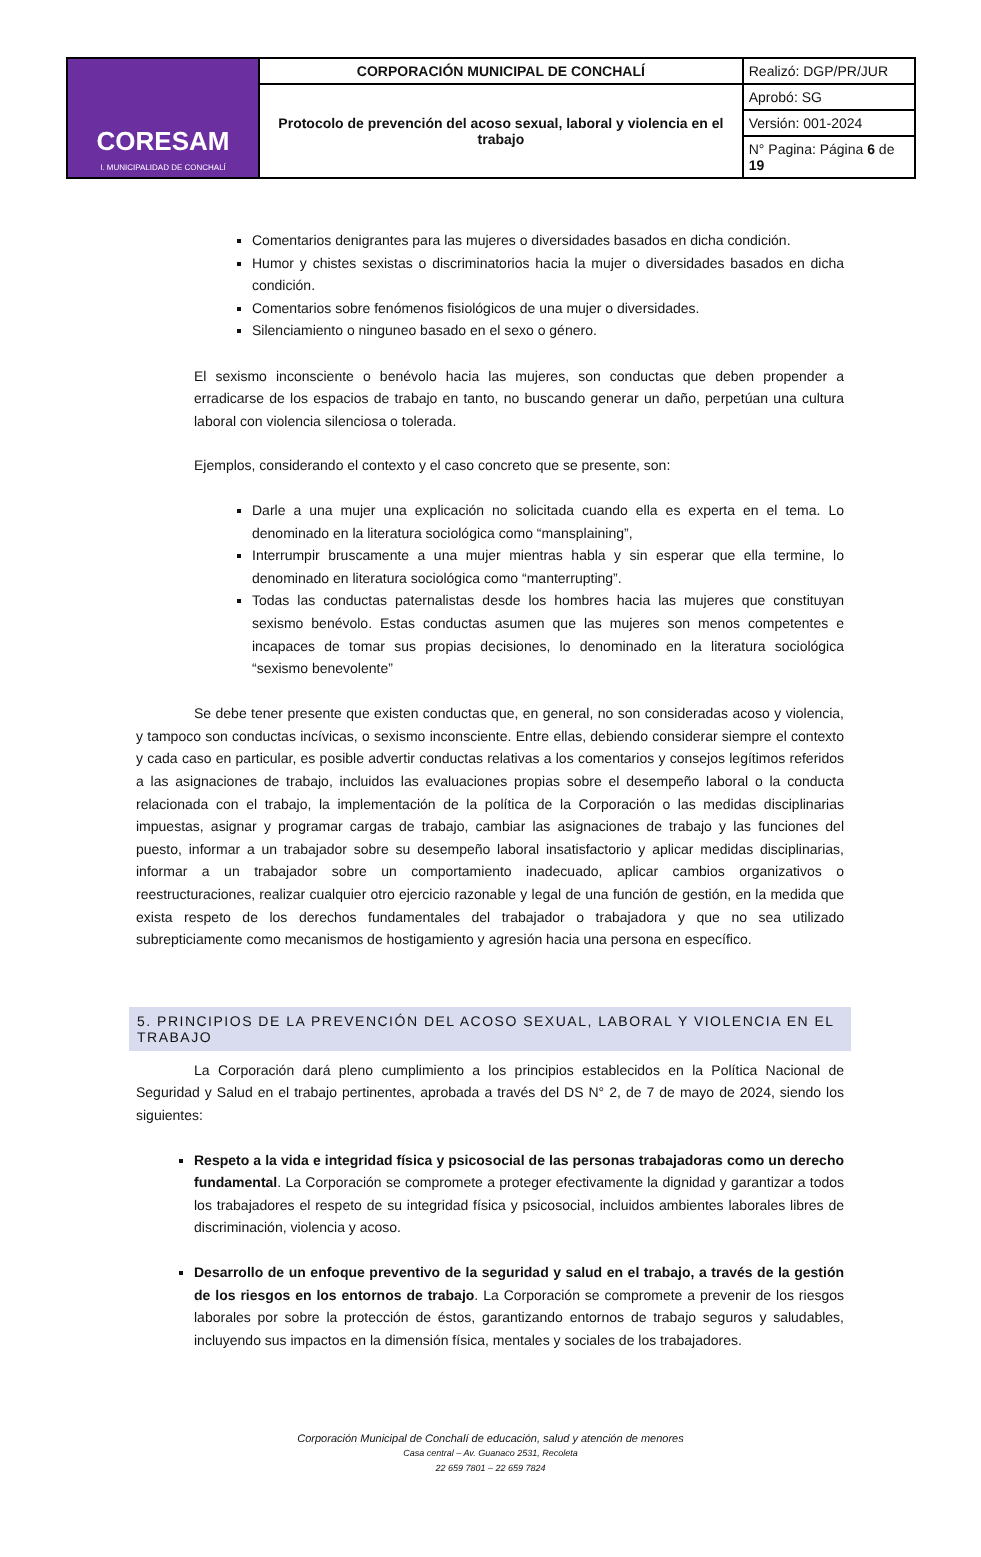| CORESAM I. MUNICIPALIDAD DE CONCHALÍ | CORPORACIÓN MUNICIPAL DE CONCHALÍ | Realizó: DGP/PR/JUR |
| | Protocolo de prevención del acoso sexual, laboral y violencia en el trabajo | Aprobó: SG |
| | | Versión: 001-2024 |
| | | N° Pagina: Página 6 de 19 |
Comentarios denigrantes para las mujeres o diversidades basados en dicha condición.
Humor y chistes sexistas o discriminatorios hacia la mujer o diversidades basados en dicha condición.
Comentarios sobre fenómenos fisiológicos de una mujer o diversidades.
Silenciamiento o ninguneo basado en el sexo o género.
El sexismo inconsciente o benévolo hacia las mujeres, son conductas que deben propender a erradicarse de los espacios de trabajo en tanto, no buscando generar un daño, perpetúan una cultura laboral con violencia silenciosa o tolerada.
Ejemplos, considerando el contexto y el caso concreto que se presente, son:
Darle a una mujer una explicación no solicitada cuando ella es experta en el tema. Lo denominado en la literatura sociológica como “mansplaining”,
Interrumpir bruscamente a una mujer mientras habla y sin esperar que ella termine, lo denominado en literatura sociológica como “manterrupting”.
Todas las conductas paternalistas desde los hombres hacia las mujeres que constituyan sexismo benévolo. Estas conductas asumen que las mujeres son menos competentes e incapaces de tomar sus propias decisiones, lo denominado en la literatura sociológica “sexismo benevolente”
Se debe tener presente que existen conductas que, en general, no son consideradas acoso y violencia, y tampoco son conductas incívicas, o sexismo inconsciente. Entre ellas, debiendo considerar siempre el contexto y cada caso en particular, es posible advertir conductas relativas a los comentarios y consejos legítimos referidos a las asignaciones de trabajo, incluidos las evaluaciones propias sobre el desempeño laboral o la conducta relacionada con el trabajo, la implementación de la política de la Corporación o las medidas disciplinarias impuestas, asignar y programar cargas de trabajo, cambiar las asignaciones de trabajo y las funciones del puesto, informar a un trabajador sobre su desempeño laboral insatisfactorio y aplicar medidas disciplinarias, informar a un trabajador sobre un comportamiento inadecuado, aplicar cambios organizativos o reestructuraciones, realizar cualquier otro ejercicio razonable y legal de una función de gestión, en la medida que exista respeto de los derechos fundamentales del trabajador o trabajadora y que no sea utilizado subrepticiamente como mecanismos de hostigamiento y agresión hacia una persona en específico.
5. PRINCIPIOS DE LA PREVENCIÓN DEL ACOSO SEXUAL, LABORAL Y VIOLENCIA EN EL TRABAJO
La Corporación dará pleno cumplimiento a los principios establecidos en la Política Nacional de Seguridad y Salud en el trabajo pertinentes, aprobada a través del DS N° 2, de 7 de mayo de 2024, siendo los siguientes:
Respeto a la vida e integridad física y psicosocial de las personas trabajadoras como un derecho fundamental. La Corporación se compromete a proteger efectivamente la dignidad y garantizar a todos los trabajadores el respeto de su integridad física y psicosocial, incluidos ambientes laborales libres de discriminación, violencia y acoso.
Desarrollo de un enfoque preventivo de la seguridad y salud en el trabajo, a través de la gestión de los riesgos en los entornos de trabajo. La Corporación se compromete a prevenir de los riesgos laborales por sobre la protección de éstos, garantizando entornos de trabajo seguros y saludables, incluyendo sus impactos en la dimensión física, mentales y sociales de los trabajadores.
Corporación Municipal de Conchalí de educación, salud y atención de menores
Casa central – Av. Guanaco 2531, Recoleta
22 659 7801 – 22 659 7824